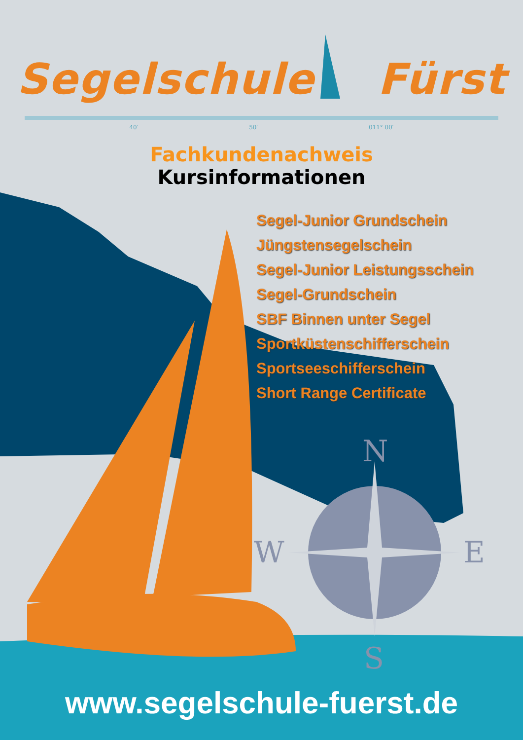N
S
W
E
Segelschule Fürst
40′ 50′ 011° 00′
Fachkundenachweis
Kursinformationen
Segel-Junior Grundschein
Jüngstensegelschein
Segel-Junior Leistungsschein
Segel-Grundschein
SBF Binnen unter Segel
Sportküstenschifferschein
Sportseeschifferschein
Short Range Certificate
www.segelschule-fuerst.de